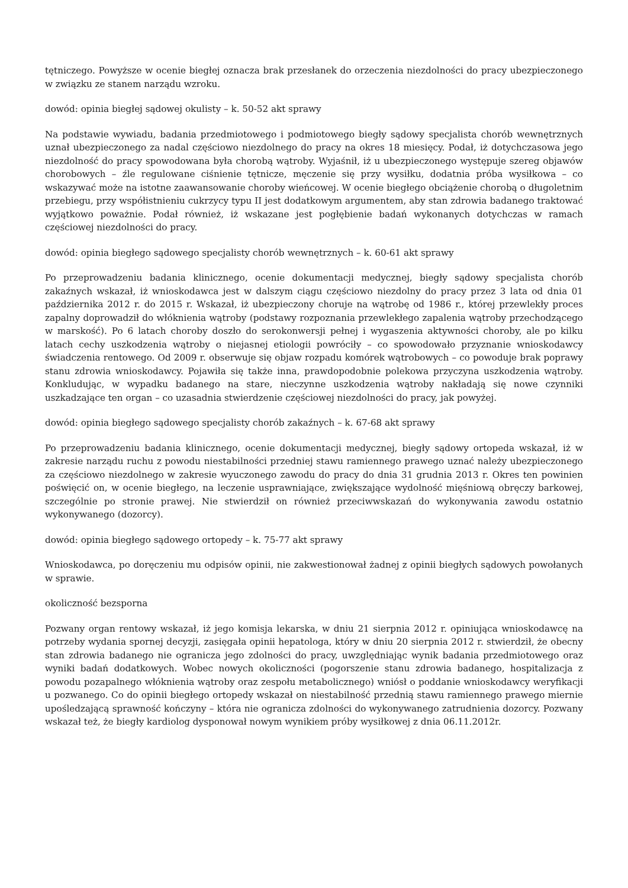tętniczego. Powyższe w ocenie biegłej oznacza brak przesłanek do orzeczenia niezdolności do pracy ubezpieczonego w związku ze stanem narządu wzroku.
dowód: opinia biegłej sądowej okulisty – k. 50-52 akt sprawy
Na podstawie wywiadu, badania przedmiotowego i podmiotowego biegły sądowy specjalista chorób wewnętrznych uznał ubezpieczonego za nadal częściowo niezdolnego do pracy na okres 18 miesięcy. Podał, iż dotychczasowa jego niezdolność do pracy spowodowana była chorobą wątroby. Wyjaśnił, iż u ubezpieczonego występuje szereg objawów chorobowych – źle regulowane ciśnienie tętnicze, męczenie się przy wysiłku, dodatnia próba wysiłkowa – co wskazywać może na istotne zaawansowanie choroby wieńcowej. W ocenie biegłego obciążenie chorobą o długoletnim przebiegu, przy współistnieniu cukrzycy typu II jest dodatkowym argumentem, aby stan zdrowia badanego traktować wyjątkowo poważnie. Podał również, iż wskazane jest pogłębienie badań wykonanych dotychczas w ramach częściowej niezdolności do pracy.
dowód: opinia biegłego sądowego specjalisty chorób wewnętrznych – k. 60-61 akt sprawy
Po przeprowadzeniu badania klinicznego, ocenie dokumentacji medycznej, biegły sądowy specjalista chorób zakaźnych wskazał, iż wnioskodawca jest w dalszym ciągu częściowo niezdolny do pracy przez 3 lata od dnia 01 października 2012 r. do 2015 r. Wskazał, iż ubezpieczony choruje na wątrobę od 1986 r., której przewlekły proces zapalny doprowadził do włóknienia wątroby (podstawy rozpoznania przewlekłego zapalenia wątroby przechodzącego w marskość). Po 6 latach choroby doszło do serokonwersji pełnej i wygaszenia aktywności choroby, ale po kilku latach cechy uszkodzenia wątroby o niejasnej etiologii powróciły – co spowodowało przyznanie wnioskodawcy świadczenia rentowego. Od 2009 r. obserwuje się objaw rozpadu komórek wątrobowych – co powoduje brak poprawy stanu zdrowia wnioskodawcy. Pojawiła się także inna, prawdopodobnie polekowa przyczyna uszkodzenia wątroby. Konkludując, w wypadku badanego na stare, nieczynne uszkodzenia wątroby nakładają się nowe czynniki uszkadzające ten organ – co uzasadnia stwierdzenie częściowej niezdolności do pracy, jak powyżej.
dowód: opinia biegłego sądowego specjalisty chorób zakaźnych – k. 67-68 akt sprawy
Po przeprowadzeniu badania klinicznego, ocenie dokumentacji medycznej, biegły sądowy ortopeda wskazał, iż w zakresie narządu ruchu z powodu niestabilności przedniej stawu ramiennego prawego uznać należy ubezpieczonego za częściowo niezdolnego w zakresie wyuczonego zawodu do pracy do dnia 31 grudnia 2013 r. Okres ten powinien poświęcić on, w ocenie biegłego, na leczenie usprawniające, zwiększające wydolność mięśniową obręczy barkowej, szczególnie po stronie prawej. Nie stwierdził on również przeciwwskazań do wykonywania zawodu ostatnio wykonywanego (dozorcy).
dowód: opinia biegłego sądowego ortopedy – k. 75-77 akt sprawy
Wnioskodawca, po doręczeniu mu odpisów opinii, nie zakwestionował żadnej z opinii biegłych sądowych powołanych w sprawie.
okoliczność bezsporna
Pozwany organ rentowy wskazał, iż jego komisja lekarska, w dniu 21 sierpnia 2012 r. opiniująca wnioskodawcę na potrzeby wydania spornej decyzji, zasięgała opinii hepatologa, który w dniu 20 sierpnia 2012 r. stwierdził, że obecny stan zdrowia badanego nie ogranicza jego zdolności do pracy, uwzględniając wynik badania przedmiotowego oraz wyniki badań dodatkowych. Wobec nowych okoliczności (pogorszenie stanu zdrowia badanego, hospitalizacja z powodu pozapalnego włóknienia wątroby oraz zespołu metabolicznego) wniósł o poddanie wnioskodawcy weryfikacji u pozwanego. Co do opinii biegłego ortopedy wskazał on niestabilność przednią stawu ramiennego prawego miernie upośledzającą sprawność kończyny – która nie ogranicza zdolności do wykonywanego zatrudnienia dozorcy. Pozwany wskazał też, że biegły kardiolog dysponował nowym wynikiem próby wysiłkowej z dnia 06.11.2012r.